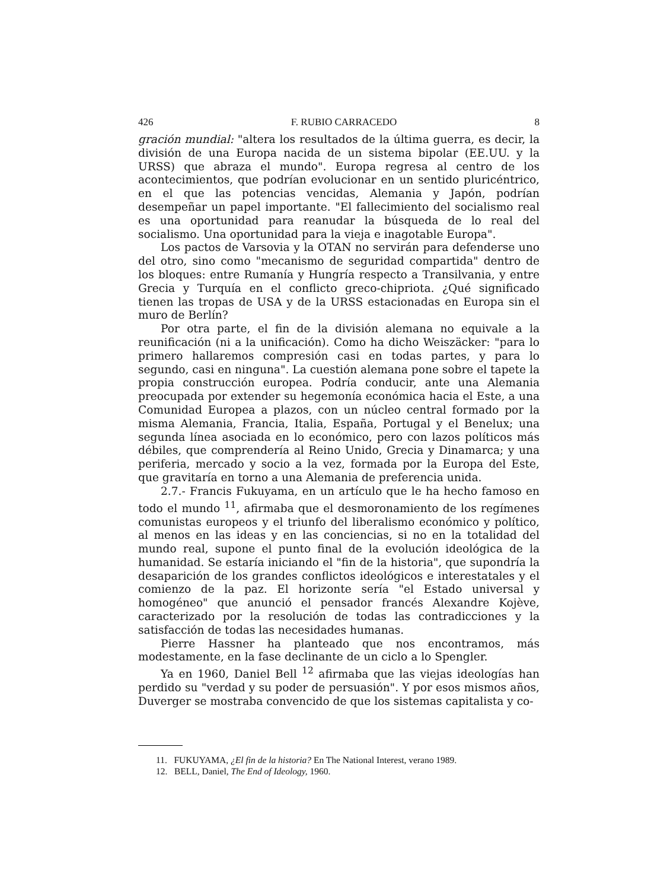426 F. RUBIO CARRACEDO 8
gración mundial: "altera los resultados de la última guerra, es decir, la división de una Europa nacida de un sistema bipolar (EE.UU. y la URSS) que abraza el mundo". Europa regresa al centro de los acontecimientos, que podrían evolucionar en un sentido pluricéntrico, en el que las potencias vencidas, Alemania y Japón, podrían desempeñar un papel importante. "El fallecimiento del socialismo real es una oportunidad para reanudar la búsqueda de lo real del socialismo. Una oportunidad para la vieja e inagotable Europa".
Los pactos de Varsovia y la OTAN no servirán para defenderse uno del otro, sino como "mecanismo de seguridad compartida" dentro de los bloques: entre Rumanía y Hungría respecto a Transilvania, y entre Grecia y Turquía en el conflicto greco-chipriota. ¿Qué significado tienen las tropas de USA y de la URSS estacionadas en Europa sin el muro de Berlín?
Por otra parte, el fin de la división alemana no equivale a la reunificación (ni a la unificación). Como ha dicho Weiszäcker: "para lo primero hallaremos compresión casi en todas partes, y para lo segundo, casi en ninguna". La cuestión alemana pone sobre el tapete la propia construcción europea. Podría conducir, ante una Alemania preocupada por extender su hegemonía económica hacia el Este, a una Comunidad Europea a plazos, con un núcleo central formado por la misma Alemania, Francia, Italia, España, Portugal y el Benelux; una segunda línea asociada en lo económico, pero con lazos políticos más débiles, que comprendería al Reino Unido, Grecia y Dinamarca; y una periferia, mercado y socio a la vez, formada por la Europa del Este, que gravitaría en torno a una Alemania de preferencia unida.
2.7.- Francis Fukuyama, en un artículo que le ha hecho famoso en todo el mundo <sup>11</sup>, afirmaba que el desmoronamiento de los regímenes comunistas europeos y el triunfo del liberalismo económico y político, al menos en las ideas y en las conciencias, si no en la totalidad del mundo real, supone el punto final de la evolución ideológica de la humanidad. Se estaría iniciando el "fin de la historia", que supondría la desaparición de los grandes conflictos ideológicos e interestatales y el comienzo de la paz. El horizonte sería "el Estado universal y homogéneo" que anunció el pensador francés Alexandre Kojève, caracterizado por la resolución de todas las contradicciones y la satisfacción de todas las necesidades humanas.
Pierre Hassner ha planteado que nos encontramos, más modestamente, en la fase declinante de un ciclo a lo Spengler.
Ya en 1960, Daniel Bell <sup>12</sup> afirmaba que las viejas ideologías han perdido su "verdad y su poder de persuasión". Y por esos mismos años, Duverger se mostraba convencido de que los sistemas capitalista y co-
11. FUKUYAMA, ¿El fin de la historia? En The National Interest, verano 1989.
12. BELL, Daniel, The End of Ideology, 1960.